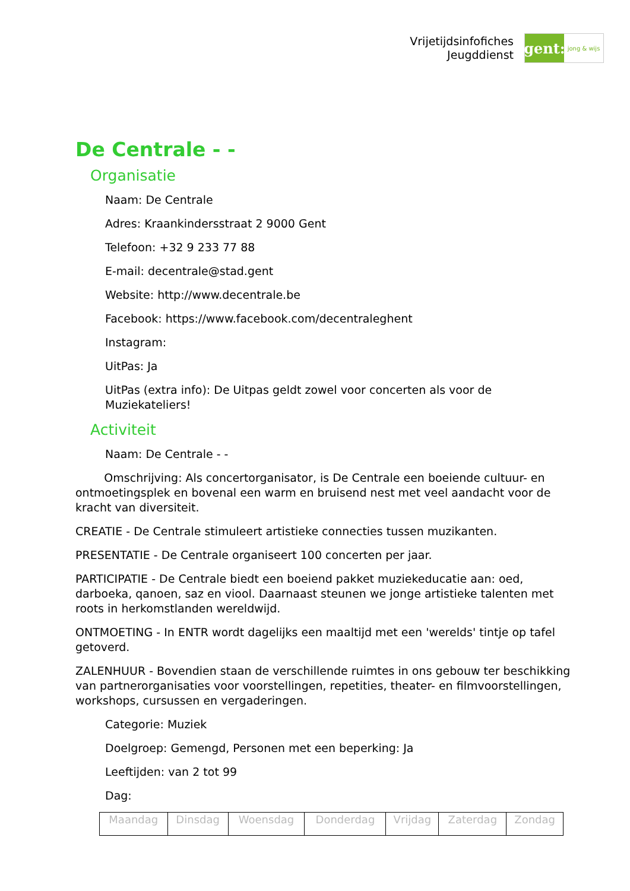Vrijetijdsinfofiches
Jeugddienst
gent:
jong & wijs
De Centrale - -
Organisatie
Naam: De Centrale
Adres: Kraankindersstraat 2 9000 Gent
Telefoon: +32 9 233 77 88
E-mail: decentrale@stad.gent
Website: http://www.decentrale.be
Facebook: https://www.facebook.com/decentraleghent
Instagram:
UitPas: Ja
UitPas (extra info): De Uitpas geldt zowel voor concerten als voor de Muziekateliers!
Activiteit
Naam: De Centrale - -
Omschrijving: Als concertorganisator, is De Centrale een boeiende cultuur- en ontmoetingsplek en bovenal een warm en bruisend nest met veel aandacht voor de kracht van diversiteit.
CREATIE - De Centrale stimuleert artistieke connecties tussen muzikanten.
PRESENTATIE - De Centrale organiseert 100 concerten per jaar.
PARTICIPATIE - De Centrale biedt een boeiend pakket muziekeducatie aan: oed, darboeka, qanoen, saz en viool. Daarnaast steunen we jonge artistieke talenten met roots in herkomstlanden wereldwijd.
ONTMOETING - In ENTR wordt dagelijks een maaltijd met een 'werelds' tintje op tafel getoverd.
ZALENHUUR - Bovendien staan de verschillende ruimtes in ons gebouw ter beschikking van partnerorganisaties voor voorstellingen, repetities, theater- en filmvoorstellingen, workshops, cursussen en vergaderingen.
Categorie: Muziek
Doelgroep: Gemengd, Personen met een beperking: Ja
Leeftijden: van 2 tot 99
Dag:
| Maandag | Dinsdag | Woensdag | Donderdag | Vrijdag | Zaterdag | Zondag |